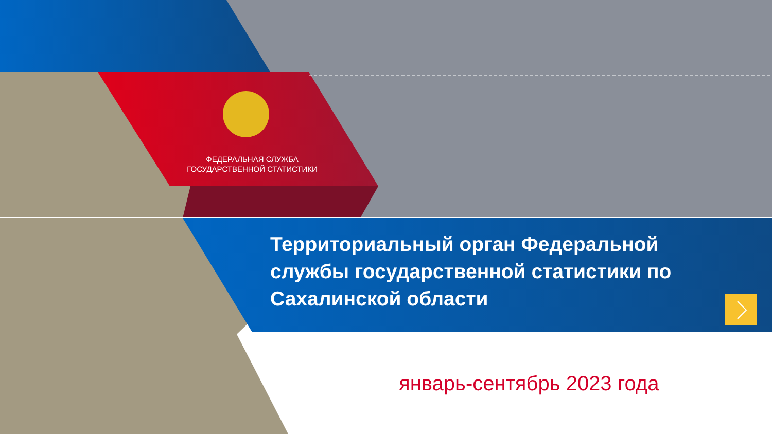ФЕДЕРАЛЬНАЯ СЛУЖБА
ГОСУДАРСТВЕННОЙ СТАТИСТИКИ
Территориальный орган Федеральной службы государственной статистики по Сахалинской области
январь-сентябрь 2023 года